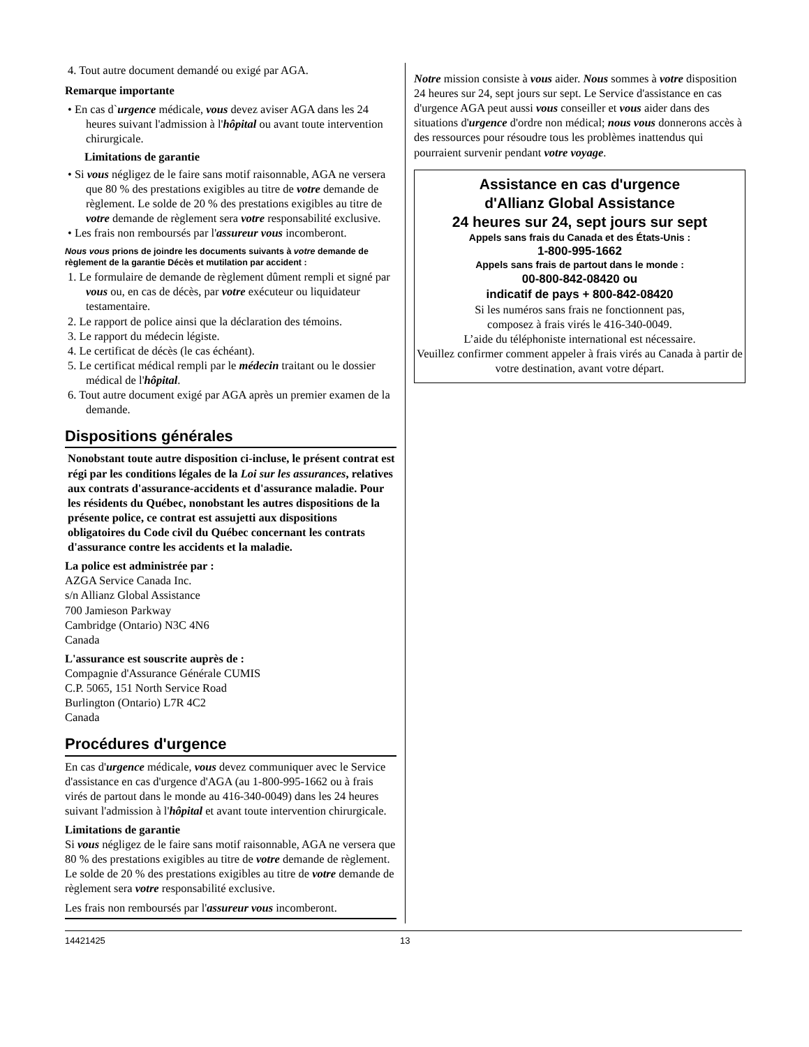4. Tout autre document demandé ou exigé par AGA.
Remarque importante
• En cas d`urgence médicale, vous devez aviser AGA dans les 24 heures suivant l'admission à l'hôpital ou avant toute intervention chirurgicale.
Limitations de garantie
• Si vous négligez de le faire sans motif raisonnable, AGA ne versera que 80 % des prestations exigibles au titre de votre demande de règlement. Le solde de 20 % des prestations exigibles au titre de votre demande de règlement sera votre responsabilité exclusive.
• Les frais non remboursés par l'assureur vous incomberont.
Nous vous prions de joindre les documents suivants à votre demande de règlement de la garantie Décès et mutilation par accident :
1. Le formulaire de demande de règlement dûment rempli et signé par vous ou, en cas de décès, par votre exécuteur ou liquidateur testamentaire.
2. Le rapport de police ainsi que la déclaration des témoins.
3. Le rapport du médecin légiste.
4. Le certificat de décès (le cas échéant).
5. Le certificat médical rempli par le médecin traitant ou le dossier médical de l'hôpital.
6. Tout autre document exigé par AGA après un premier examen de la demande.
Dispositions générales
Nonobstant toute autre disposition ci-incluse, le présent contrat est régi par les conditions légales de la Loi sur les assurances, relatives aux contrats d'assurance-accidents et d'assurance maladie. Pour les résidents du Québec, nonobstant les autres dispositions de la présente police, ce contrat est assujetti aux dispositions obligatoires du Code civil du Québec concernant les contrats d'assurance contre les accidents et la maladie.
La police est administrée par :
AZGA Service Canada Inc.
s/n Allianz Global Assistance
700 Jamieson Parkway
Cambridge (Ontario) N3C 4N6
Canada
L'assurance est souscrite auprès de :
Compagnie d'Assurance Générale CUMIS
C.P. 5065, 151 North Service Road
Burlington (Ontario) L7R 4C2
Canada
Procédures d'urgence
En cas d'urgence médicale, vous devez communiquer avec le Service d'assistance en cas d'urgence d'AGA (au 1-800-995-1662 ou à frais virés de partout dans le monde au 416-340-0049) dans les 24 heures suivant l'admission à l'hôpital et avant toute intervention chirurgicale.
Limitations de garantie
Si vous négligez de le faire sans motif raisonnable, AGA ne versera que 80 % des prestations exigibles au titre de votre demande de règlement. Le solde de 20 % des prestations exigibles au titre de votre demande de règlement sera votre responsabilité exclusive.
Les frais non remboursés par l'assureur vous incomberont.
Notre mission consiste à vous aider. Nous sommes à votre disposition 24 heures sur 24, sept jours sur sept. Le Service d'assistance en cas d'urgence AGA peut aussi vous conseiller et vous aider dans des situations d'urgence d'ordre non médical; nous vous donnerons accès à des ressources pour résoudre tous les problèmes inattendus qui pourraient survenir pendant votre voyage.
Assistance en cas d'urgence
d'Allianz Global Assistance
24 heures sur 24, sept jours sur sept
Appels sans frais du Canada et des États-Unis :
1-800-995-1662
Appels sans frais de partout dans le monde :
00-800-842-08420 ou
indicatif de pays + 800-842-08420
Si les numéros sans frais ne fonctionnent pas,
composez à frais virés le 416-340-0049.
L’aide du téléphoniste international est nécessaire.
Veuillez confirmer comment appeler à frais virés au Canada à partir de votre destination, avant votre départ.
14421425 13